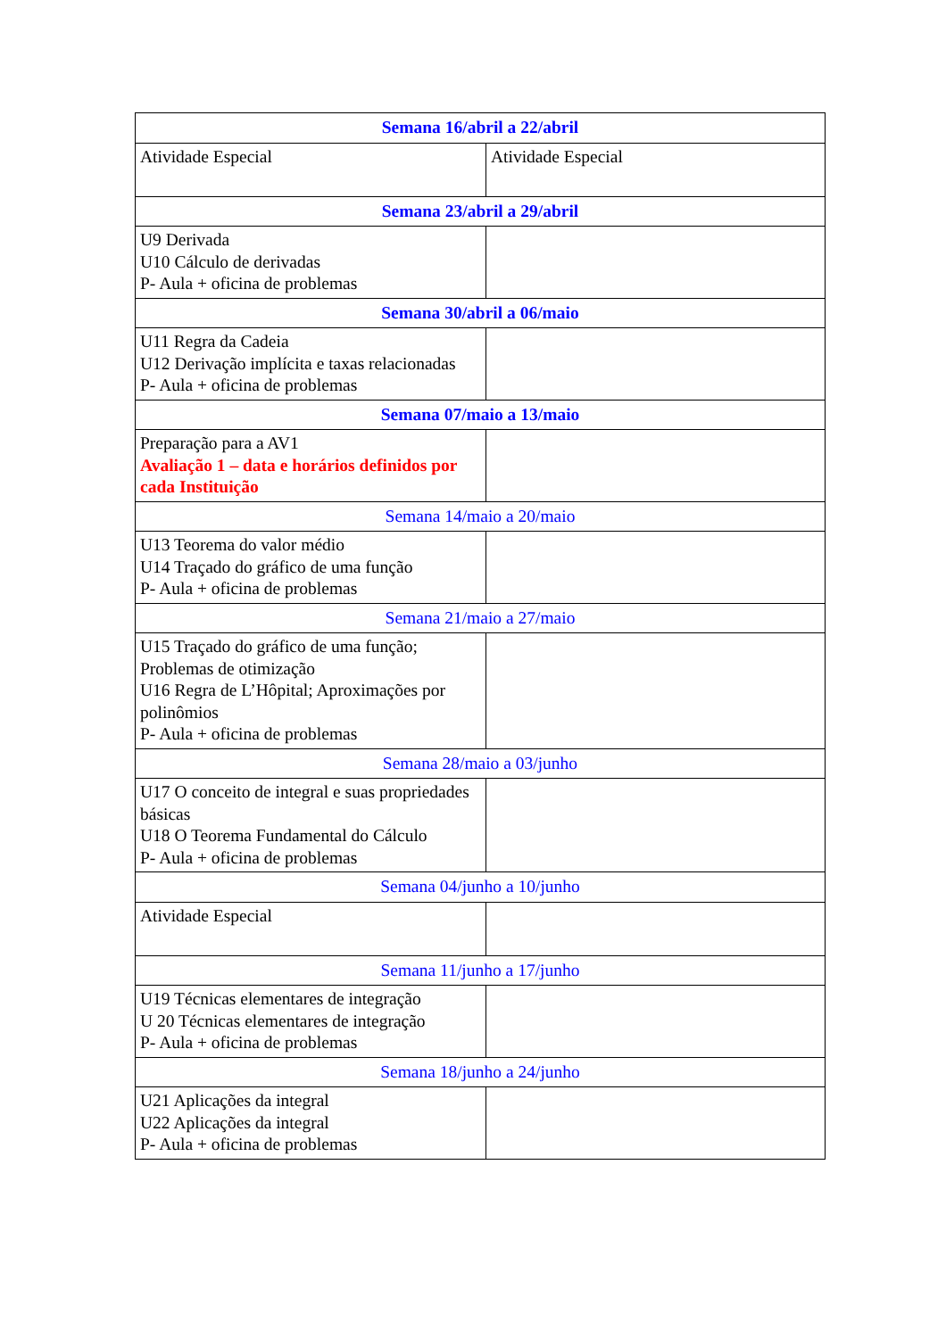| Semana 16/abril a 22/abril | |
| Atividade Especial | Atividade Especial |
| Semana 23/abril a 29/abril | |
| U9 Derivada U10 Cálculo de derivadas P- Aula + oficina de problemas | |
| Semana 30/abril a 06/maio | |
| U11 Regra da Cadeia U12 Derivação implícita e taxas relacionadas P- Aula + oficina de problemas | |
| Semana 07/maio a 13/maio | |
| Preparação para a AV1 Avaliação 1 – data e horários definidos por cada Instituição | |
| Semana 14/maio a 20/maio | |
| U13 Teorema do valor médio U14 Traçado do gráfico de uma função P- Aula + oficina de problemas | |
| Semana 21/maio a 27/maio | |
| U15 Traçado do gráfico de uma função; Problemas de otimização U16 Regra de L’Hôpital; Aproximações por polinômios P- Aula + oficina de problemas | |
| Semana 28/maio a 03/junho | |
| U17 O conceito de integral e suas propriedades básicas U18 O Teorema Fundamental do Cálculo P- Aula + oficina de problemas | |
| Semana 04/junho a 10/junho | |
| Atividade Especial | |
| Semana 11/junho a 17/junho | |
| U19 Técnicas elementares de integração U 20 Técnicas elementares de integração P- Aula + oficina de problemas | |
| Semana 18/junho a 24/junho | |
| U21 Aplicações da integral U22 Aplicações da integral P- Aula + oficina de problemas | |